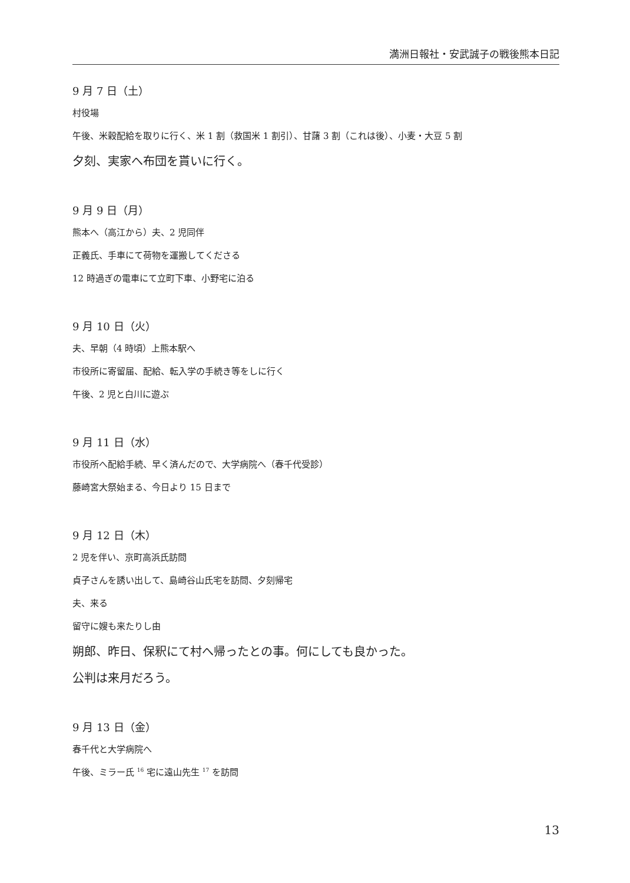満洲日報社・安武誠子の戦後熊本日記
9 月 7 日（土）
村役場
午後、米穀配給を取りに行く、米 1 割（救国米 1 割引）、甘藷 3 割（これは後）、小麦・大豆 5 割
夕刻、実家へ布団を貰いに行く。
9 月 9 日（月）
熊本へ（高江から）夫、2 児同伴
正義氏、手車にて荷物を運搬してくださる
12 時過ぎの電車にて立町下車、小野宅に泊る
9 月 10 日（火）
夫、早朝（4 時頃）上熊本駅へ
市役所に寄留届、配給、転入学の手続き等をしに行く
午後、2 児と白川に遊ぶ
9 月 11 日（水）
市役所へ配給手続、早く済んだので、大学病院へ（春千代受診）
藤崎宮大祭始まる、今日より 15 日まで
9 月 12 日（木）
2 児を伴い、京町高浜氏訪問
貞子さんを誘い出して、島崎谷山氏宅を訪問、夕刻帰宅
夫、来る
留守に嫂も来たりし由
朔郎、昨日、保釈にて村へ帰ったとの事。何にしても良かった。
公判は来月だろう。
9 月 13 日（金）
春千代と大学病院へ
午後、ミラー氏 <sup>16</sup> 宅に遠山先生 <sup>17</sup> を訪問
13